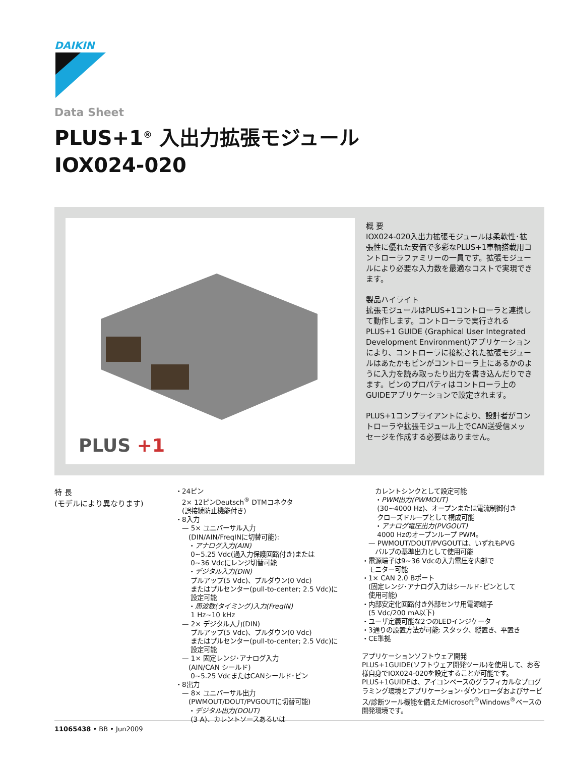DAIKIN
Data Sheet
PLUS+1<sup>®</sup> 入出力拡張モジュール
IOX024-020
PLUS +1
概 要
IOX024-020入出力拡張モジュールは柔軟性･拡張性に優れた安価で多彩なPLUS+1車輌搭載用コントローラファミリーの一員です。拡張モジュールにより必要な入力数を最適なコストで実現できます。
製品ハイライト
拡張モジュールはPLUS+1コントローラと連携して動作します。コントローラで実行される PLUS+1 GUIDE (Graphical User Integrated Development Environment)アプリケーションにより、コントローラに接続された拡張モジュールはあたかもピンがコントローラ上にあるかのように入力を読み取ったり出力を書き込んだりできます。ピンのプロパティはコントローラ上のGUIDEアプリケーションで設定されます。
PLUS+1コンプライアントにより、設計者がコントローラや拡張モジュール上でCAN送受信メッセージを作成する必要はありません。
特 長
(モデルにより異なります)
・24ピン
　2× 12ピンDeutsch<sup>®</sup> DTMコネクタ
　(誤接続防止機能付き)
・8入力
　— 5× ユニバーサル入力
　　(DIN/AIN/FreqINに切替可能):
　　・アナログ入力(AIN)
　　 0~5.25 Vdc(過入力保護回路付き)または
　　 0~36 Vdcにレンジ切替可能
　　・デジタル入力(DIN)
　　 プルアップ(5 Vdc)、プルダウン(0 Vdc)
　　 またはプルセンター(pull-to-center; 2.5 Vdc)に
　　 設定可能
　　・周波数(タイミング)入力(FreqIN)
　　 1 Hz~10 kHz
　— 2× デジタル入力(DIN)
　　 プルアップ(5 Vdc)、プルダウン(0 Vdc)
　　 またはプルセンター(pull-to-center; 2.5 Vdc)に
　　 設定可能
　— 1× 固定レンジ･アナログ入力
　　(AIN/CAN シールド)
　　 0~5.25 VdcまたはCANシールド･ピン
・8出力
　— 8× ユニバーサル出力
　　(PWMOUT/DOUT/PVGOUTに切替可能)
　　・デジタル出力(DOUT)
　　 (3 A)、カレントソースあるいは
　　カレントシンクとして設定可能
　　・PWM出力(PWMOUT)
　　 (30~4000 Hz)、オープンまたは電流制御付き
　　 クローズドループとして構成可能
　　・アナログ電圧出力(PVGOUT)
　　 4000 Hzのオープンループ PWM。
　— PWMOUT/DOUT/PVGOUTは、いずれもPVG
　　バルブの基準出力として使用可能
・電源端子は9~36 Vdcの入力電圧を内部で
　モニター可能
・1× CAN 2.0 Bポート
　(固定レンジ･アナログ入力はシールド･ピンとして
　使用可能)
・内部安定化回路付き外部センサ用電源端子
　(5 Vdc/200 mA以下)
・ユーザ定義可能な2つのLEDインジケータ
・3通りの設置方法が可能: スタック、縦置き、平置き
・CE準拠
アプリケーションソフトウェア開発
PLUS+1GUIDE(ソフトウェア開発ツール)を使用して、お客様自身でIOX024-020を設定することが可能です。PLUS+1GUIDEは、アイコンベースのグラフィカルなプログラミング環境とアプリケーション･ダウンローダおよびサービス/診断ツール機能を備えたMicrosoft<sup>®</sup>Windows<sup>®</sup>ベースの開発環境です。
11065438 • BB • Jun2009